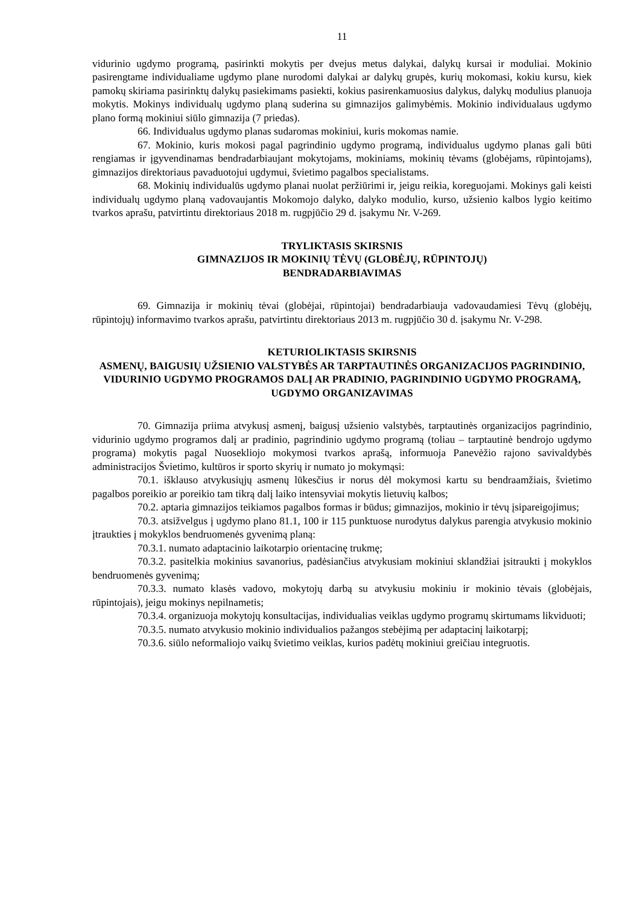11
vidurinio ugdymo programą, pasirinkti mokytis per dvejus metus dalykai, dalykų kursai ir moduliai. Mokinio pasirengtame individualiame ugdymo plane nurodomi dalykai ar dalykų grupės, kurių mokomasi, kokiu kursu, kiek pamokų skiriama pasirinktų dalykų pasiekimams pasiekti, kokius pasirenkamuosius dalykus, dalykų modulius planuoja mokytis. Mokinys individualų ugdymo planą suderina su gimnazijos galimybėmis. Mokinio individualaus ugdymo plano formą mokiniui siūlo gimnazija (7 priedas).
66. Individualus ugdymo planas sudaromas mokiniui, kuris mokomas namie.
67. Mokinio, kuris mokosi pagal pagrindinio ugdymo programą, individualus ugdymo planas gali būti rengiamas ir įgyvendinamas bendradarbiaujant mokytojams, mokiniams, mokinių tėvams (globėjams, rūpintojams), gimnazijos direktoriaus pavaduotojui ugdymui, švietimo pagalbos specialistams.
68. Mokinių individualūs ugdymo planai nuolat peržiūrimi ir, jeigu reikia, koreguojami. Mokinys gali keisti individualų ugdymo planą vadovaujantis Mokomojo dalyko, dalyko modulio, kurso, užsienio kalbos lygio keitimo tvarkos aprašu, patvirtintu direktoriaus 2018 m. rugpjūčio 29 d. įsakymu Nr. V-269.
TRYLIKTASIS SKIRSNIS
GIMNAZIJOS IR MOKINIŲ TĖVŲ (GLOBĖJŲ, RŪPINTOJŲ)
BENDRADARBIAVIMAS
69. Gimnazija ir mokinių tėvai (globėjai, rūpintojai) bendradarbiauja vadovaudamiesi Tėvų (globėjų, rūpintojų) informavimo tvarkos aprašu, patvirtintu direktoriaus 2013 m. rugpjūčio 30 d. įsakymu Nr. V-298.
KETURIOLIKTASIS SKIRSNIS
ASMENŲ, BAIGUSIŲ UŽSIENIO VALSTYBĖS AR TARPTAUTINĖS ORGANIZACIJOS PAGRINDINIO, VIDURINIO UGDYMO PROGRAMOS DALĮ AR PRADINIO, PAGRINDINIO UGDYMO PROGRAMĄ, UGDYMO ORGANIZAVIMAS
70. Gimnazija priima atvykusį asmenį, baigusį užsienio valstybės, tarptautinės organizacijos pagrindinio, vidurinio ugdymo programos dalį ar pradinio, pagrindinio ugdymo programą (toliau – tarptautinė bendrojo ugdymo programa) mokytis pagal Nuosekliojo mokymosi tvarkos aprašą, informuoja Panevėžio rajono savivaldybės administracijos Švietimo, kultūros ir sporto skyrių ir numato jo mokymąsi:
70.1. išklauso atvykusiųjų asmenų lūkesčius ir norus dėl mokymosi kartu su bendraamžiais, švietimo pagalbos poreikio ar poreikio tam tikrą dalį laiko intensyviai mokytis lietuvių kalbos;
70.2. aptaria gimnazijos teikiamos pagalbos formas ir būdus; gimnazijos, mokinio ir tėvų įsipareigojimus;
70.3. atsižvelgus į ugdymo plano 81.1, 100 ir 115 punktuose nurodytus dalykus parengia atvykusio mokinio įtraukties į mokyklos bendruomenės gyvenimą planą:
70.3.1. numato adaptacinio laikotarpio orientacinę trukmę;
70.3.2. pasitelkia mokinius savanorius, padėsiančius atvykusiam mokiniui sklandžiai įsitraukti į mokyklos bendruomenės gyvenimą;
70.3.3. numato klasės vadovo, mokytojų darbą su atvykusiu mokiniu ir mokinio tėvais (globėjais, rūpintojais), jeigu mokinys nepilnametis;
70.3.4. organizuoja mokytojų konsultacijas, individualias veiklas ugdymo programų skirtumams likviduoti;
70.3.5. numato atvykusio mokinio individualios pažangos stebėjimą per adaptacinį laikotarpį;
70.3.6. siūlo neformaliojo vaikų švietimo veiklas, kurios padėtų mokiniui greičiau integruotis.